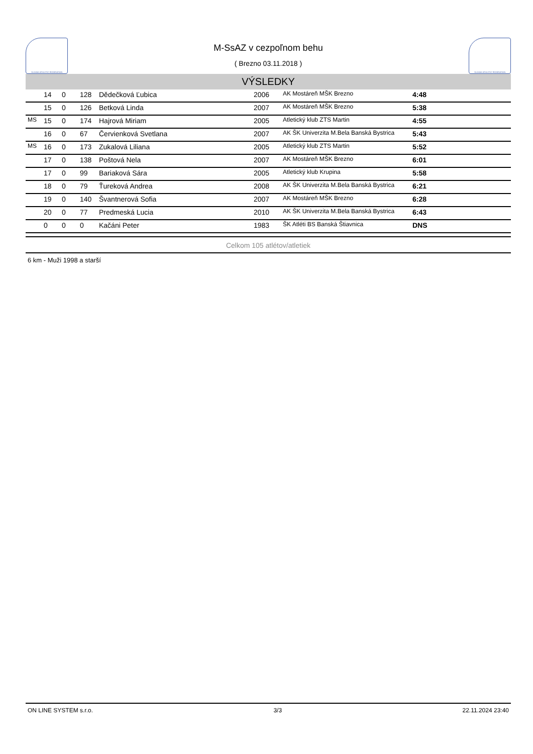SLOVAK ATHLETIC FEDERATION
M-SsAZ v cezpoľnom behu
( Brezno 03.11.2018 )
SLOVAK ATHLETIC FEDERATION
VÝSLEDKY
| | 14 | 0 | 128 | Dědečková Ľubica | 2006 | AK Mostáreň MŠK Brezno | 4:48 |
| | 15 | 0 | 126 | Betková Linda | 2007 | AK Mostáreň MŠK Brezno | 5:38 |
| MS | 15 | 0 | 174 | Hajrová Miriam | 2005 | Atletický klub ZTS Martin | 4:55 |
| | 16 | 0 | 67 | Červienková Svetlana | 2007 | AK ŠK Univerzita M.Bela Banská Bystrica | 5:43 |
| MS | 16 | 0 | 173 | Zukalová Liliana | 2005 | Atletický klub ZTS Martin | 5:52 |
| | 17 | 0 | 138 | Poštová Nela | 2007 | AK Mostáreň MŠK Brezno | 6:01 |
| | 17 | 0 | 99 | Bariaková Sára | 2005 | Atletický klub Krupina | 5:58 |
| | 18 | 0 | 79 | Ťureková Andrea | 2008 | AK ŠK Univerzita M.Bela Banská Bystrica | 6:21 |
| | 19 | 0 | 140 | Švantnerová Sofia | 2007 | AK Mostáreň MŠK Brezno | 6:28 |
| | 20 | 0 | 77 | Predmeská Lucia | 2010 | AK ŠK Univerzita M.Bela Banská Bystrica | 6:43 |
| | 0 | 0 | 0 | Kačáni Peter | 1983 | ŠK Atléti BS Banská Štiavnica | DNS |
Celkom 105 atlétov/atletiek
6 km - Muži 1998 a starší
ON LINE SYSTEM s.r.o. 3/3 22.11.2024 23:40